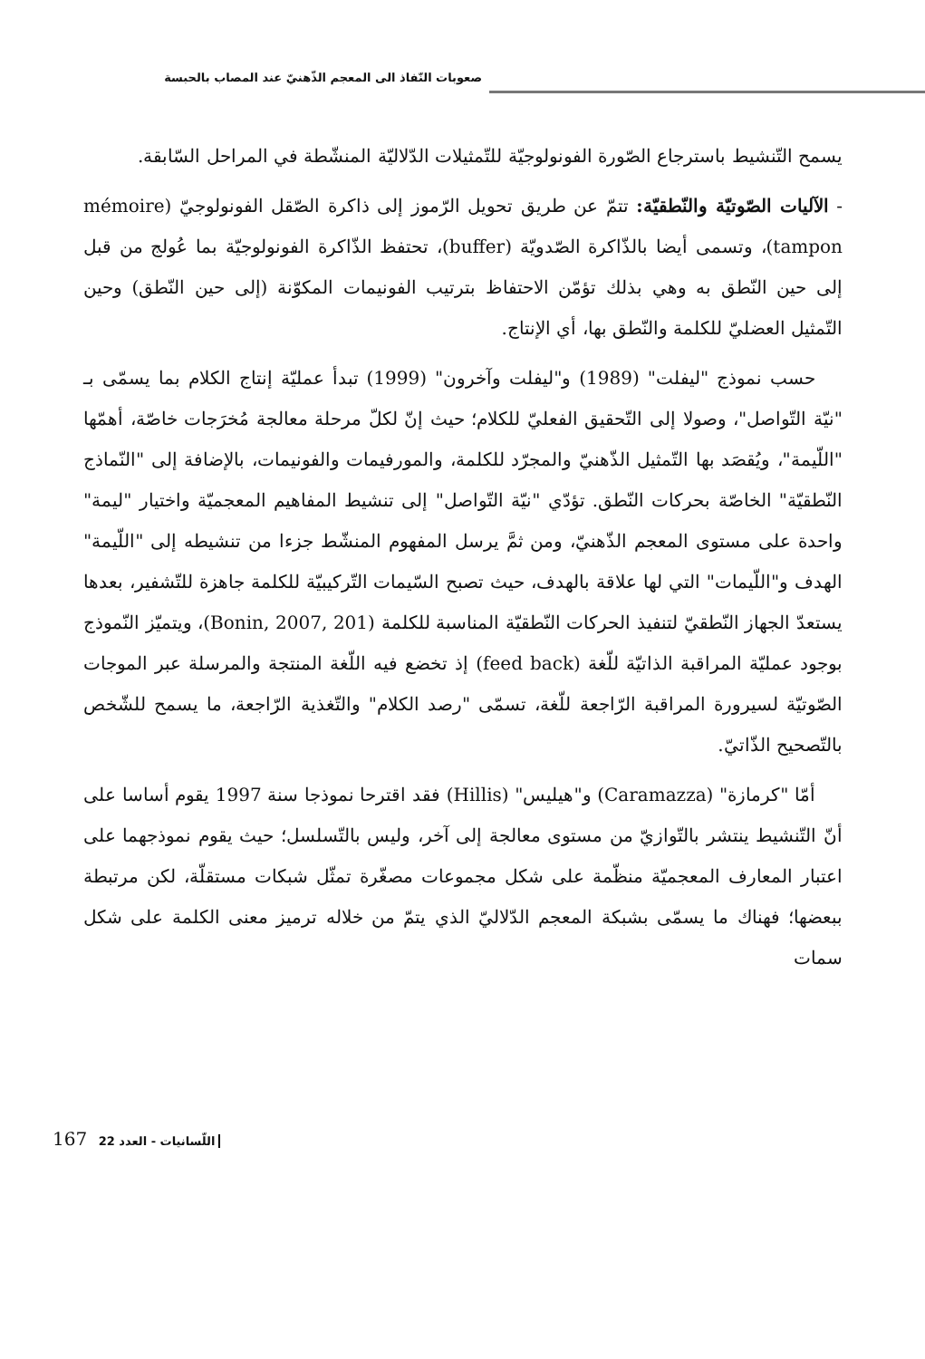صعوبات النّفاذ الى المعجم الذّهنيّ عند المصاب بالحبسة
يسمح التّنشيط باسترجاع الصّورة الفونولوجيّة للتّمثيلات الدّلاليّة المنشّطة في المراحل السّابقة.
- الآليات الصّوتيّة والنّطقيّة: تتمّ عن طريق تحويل الرّموز إلى ذاكرة الصّقل الفونولوجيّ (mémoire tampon)، وتسمى أيضا بالذّاكرة الصّدويّة (buffer)، تحتفظ الذّاكرة الفونولوجيّة بما عُولج من قبل إلى حين النّطق به وهي بذلك تؤمّن الاحتفاظ بترتيب الفونيمات المكوّنة (إلى حين النّطق) وحين التّمثيل العضليّ للكلمة والنّطق بها، أي الإنتاج.
حسب نموذج "ليفلت" (1989) و"ليفلت وآخرون" (1999) تبدأ عمليّة إنتاج الكلام بما يسمّى بـ "نيّة التّواصل"، وصولا إلى التّحقيق الفعليّ للكلام؛ حيث إنّ لكلّ مرحلة معالجة مُخرَجات خاصّة، أهمّها "اللّيمة"، ويُقصَد بها التّمثيل الذّهنيّ والمجرّد للكلمة، والمورفيمات والفونيمات، بالإضافة إلى "النّماذج النّطقيّة" الخاصّة بحركات النّطق. تؤدّي "نيّة التّواصل" إلى تنشيط المفاهيم المعجميّة واختيار "ليمة" واحدة على مستوى المعجم الذّهنيّ، ومن ثمَّ يرسل المفهوم المنشّط جزءا من تنشيطه إلى "اللّيمة" الهدف و"اللّيمات" التي لها علاقة بالهدف، حيث تصبح السّيمات التّركيبيّة للكلمة جاهزة للتّشفير، بعدها يستعدّ الجهاز النّطقيّ لتنفيذ الحركات النّطقيّة المناسبة للكلمة (Bonin, 2007, 201)، ويتميّز النّموذج بوجود عمليّة المراقبة الذاتيّة للّغة (feed back) إذ تخضع فيه اللّغة المنتجة والمرسلة عبر الموجات الصّوتيّة لسيرورة المراقبة الرّاجعة للّغة، تسمّى "رصد الكلام" والتّغذية الرّاجعة، ما يسمح للشّخص بالتّصحيح الذّاتيّ.
أمّا "كرمازة" (Caramazza) و"هيليس" (Hillis) فقد اقترحا نموذجا سنة 1997 يقوم أساسا على أنّ التّنشيط ينتشر بالتّوازيّ من مستوى معالجة إلى آخر، وليس بالتّسلسل؛ حيث يقوم نموذجهما على اعتبار المعارف المعجميّة منظّمة على شكل مجموعات مصغّرة تمثّل شبكات مستقلّة، لكن مرتبطة ببعضها؛ فهناك ما يسمّى بشبكة المعجم الدّلاليّ الذي يتمّ من خلاله ترميز معنى الكلمة على شكل سمات
167 اللّسانيات - العدد 22